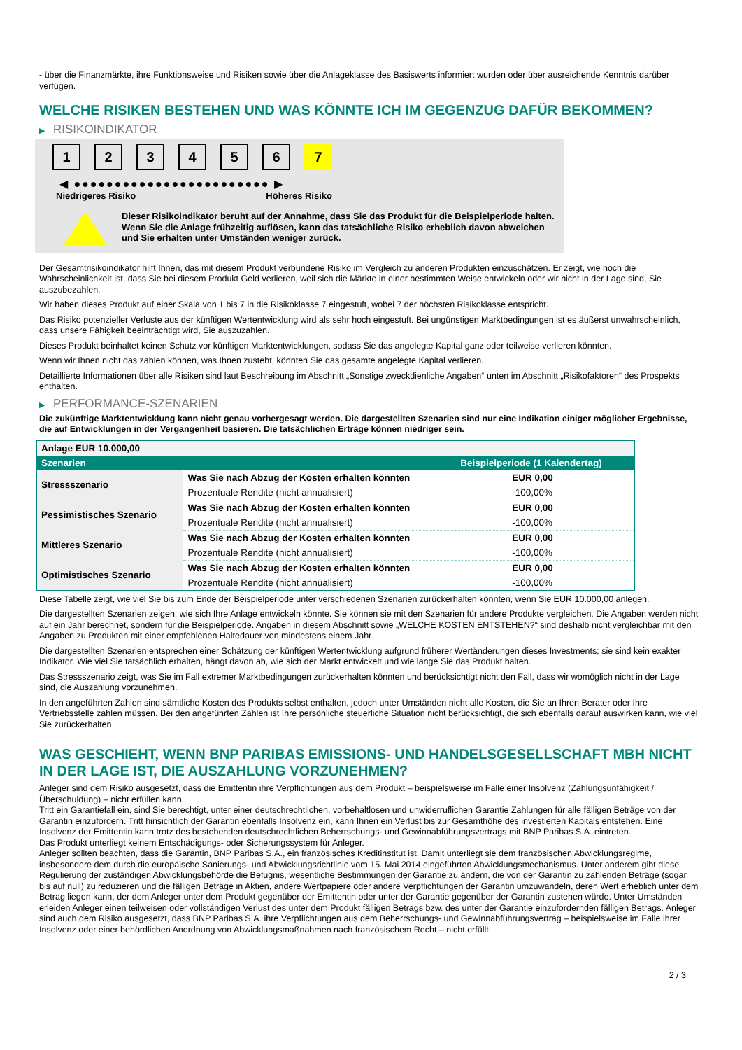- über die Finanzmärkte, ihre Funktionsweise und Risiken sowie über die Anlageklasse des Basiswerts informiert wurden oder über ausreichende Kenntnis darüber verfügen.
WELCHE RISIKEN BESTEHEN UND WAS KÖNNTE ICH IM GEGENZUG DAFÜR BEKOMMEN?
▶ RISIKOINDIKATOR
1 2 3 4 5 6 7
◀ ●●●●●●●●●●●●●●●●●●●●●●●● ▶
Niedrigeres Risiko Höheres Risiko
Dieser Risikoindikator beruht auf der Annahme, dass Sie das Produkt für die Beispielperiode halten.
Wenn Sie die Anlage frühzeitig auflösen, kann das tatsächliche Risiko erheblich davon abweichen und Sie erhalten unter Umständen weniger zurück.
Der Gesamtrisikoindikator hilft Ihnen, das mit diesem Produkt verbundene Risiko im Vergleich zu anderen Produkten einzuschätzen. Er zeigt, wie hoch die Wahrscheinlichkeit ist, dass Sie bei diesem Produkt Geld verlieren, weil sich die Märkte in einer bestimmten Weise entwickeln oder wir nicht in der Lage sind, Sie auszubezahlen.
Wir haben dieses Produkt auf einer Skala von 1 bis 7 in die Risikoklasse 7 eingestuft, wobei 7 der höchsten Risikoklasse entspricht.
Das Risiko potenzieller Verluste aus der künftigen Wertentwicklung wird als sehr hoch eingestuft. Bei ungünstigen Marktbedingungen ist es äußerst unwahrscheinlich, dass unsere Fähigkeit beeinträchtigt wird, Sie auszuzahlen.
Dieses Produkt beinhaltet keinen Schutz vor künftigen Marktentwicklungen, sodass Sie das angelegte Kapital ganz oder teilweise verlieren könnten.
Wenn wir Ihnen nicht das zahlen können, was Ihnen zusteht, könnten Sie das gesamte angelegte Kapital verlieren.
Detaillierte Informationen über alle Risiken sind laut Beschreibung im Abschnitt „Sonstige zweckdienliche Angaben“ unten im Abschnitt „Risikofaktoren“ des Prospekts enthalten.
▶ PERFORMANCE-SZENARIEN
Die zukünftige Marktentwicklung kann nicht genau vorhergesagt werden. Die dargestellten Szenarien sind nur eine Indikation einiger möglicher Ergebnisse, die auf Entwicklungen in der Vergangenheit basieren. Die tatsächlichen Erträge können niedriger sein.
| Anlage EUR 10.000,00 | | |
| --- | --- | --- |
| Szenarien | | Beispielperiode (1 Kalendertag) |
| Stressszenario | Was Sie nach Abzug der Kosten erhalten könnten | EUR 0,00 |
| | Prozentuale Rendite (nicht annualisiert) | -100,00% |
| Pessimistisches Szenario | Was Sie nach Abzug der Kosten erhalten könnten | EUR 0,00 |
| | Prozentuale Rendite (nicht annualisiert) | -100,00% |
| Mittleres Szenario | Was Sie nach Abzug der Kosten erhalten könnten | EUR 0,00 |
| | Prozentuale Rendite (nicht annualisiert) | -100,00% |
| Optimistisches Szenario | Was Sie nach Abzug der Kosten erhalten könnten | EUR 0,00 |
| | Prozentuale Rendite (nicht annualisiert) | -100,00% |
Diese Tabelle zeigt, wie viel Sie bis zum Ende der Beispielperiode unter verschiedenen Szenarien zurückerhalten könnten, wenn Sie EUR 10.000,00 anlegen.
Die dargestellten Szenarien zeigen, wie sich Ihre Anlage entwickeln könnte. Sie können sie mit den Szenarien für andere Produkte vergleichen. Die Angaben werden nicht auf ein Jahr berechnet, sondern für die Beispielperiode. Angaben in diesem Abschnitt sowie „WELCHE KOSTEN ENTSTEHEN?“ sind deshalb nicht vergleichbar mit den Angaben zu Produkten mit einer empfohlenen Haltedauer von mindestens einem Jahr.
Die dargestellten Szenarien entsprechen einer Schätzung der künftigen Wertentwicklung aufgrund früherer Wertänderungen dieses Investments; sie sind kein exakter Indikator. Wie viel Sie tatsächlich erhalten, hängt davon ab, wie sich der Markt entwickelt und wie lange Sie das Produkt halten.
Das Stressszenario zeigt, was Sie im Fall extremer Marktbedingungen zurückerhalten könnten und berücksichtigt nicht den Fall, dass wir womöglich nicht in der Lage sind, die Auszahlung vorzunehmen.
In den angeführten Zahlen sind sämtliche Kosten des Produkts selbst enthalten, jedoch unter Umständen nicht alle Kosten, die Sie an Ihren Berater oder Ihre Vertriebsstelle zahlen müssen. Bei den angeführten Zahlen ist Ihre persönliche steuerliche Situation nicht berücksichtigt, die sich ebenfalls darauf auswirken kann, wie viel Sie zurückerhalten.
WAS GESCHIEHT, WENN BNP PARIBAS EMISSIONS- UND HANDELSGESELLSCHAFT MBH NICHT IN DER LAGE IST, DIE AUSZAHLUNG VORZUNEHMEN?
Anleger sind dem Risiko ausgesetzt, dass die Emittentin ihre Verpflichtungen aus dem Produkt – beispielsweise im Falle einer Insolvenz (Zahlungsunfähigkeit / Überschuldung) – nicht erfüllen kann.
Tritt ein Garantiefall ein, sind Sie berechtigt, unter einer deutschrechtlichen, vorbehaltlosen und unwiderruflichen Garantie Zahlungen für alle fälligen Beträge von der Garantin einzufordern. Tritt hinsichtlich der Garantin ebenfalls Insolvenz ein, kann Ihnen ein Verlust bis zur Gesamthöhe des investierten Kapitals entstehen. Eine Insolvenz der Emittentin kann trotz des bestehenden deutschrechtlichen Beherrschungs- und Gewinnabführungsvertrags mit BNP Paribas S.A. eintreten.
Das Produkt unterliegt keinem Entschädigungs- oder Sicherungssystem für Anleger.
Anleger sollten beachten, dass die Garantin, BNP Paribas S.A., ein französisches Kreditinstitut ist. Damit unterliegt sie dem französischen Abwicklungsregime, insbesondere dem durch die europäische Sanierungs- und Abwicklungsrichtlinie vom 15. Mai 2014 eingeführten Abwicklungsmechanismus. Unter anderem gibt diese Regulierung der zuständigen Abwicklungsbehörde die Befugnis, wesentliche Bestimmungen der Garantie zu ändern, die von der Garantin zu zahlenden Beträge (sogar bis auf null) zu reduzieren und die fälligen Beträge in Aktien, andere Wertpapiere oder andere Verpflichtungen der Garantin umzuwandeln, deren Wert erheblich unter dem Betrag liegen kann, der dem Anleger unter dem Produkt gegenüber der Emittentin oder unter der Garantie gegenüber der Garantin zustehen würde. Unter Umständen erleiden Anleger einen teilweisen oder vollständigen Verlust des unter dem Produkt fälligen Betrags bzw. des unter der Garantie einzufordernden fälligen Betrags. Anleger sind auch dem Risiko ausgesetzt, dass BNP Paribas S.A. ihre Verpflichtungen aus dem Beherrschungs- und Gewinnabführungsvertrag – beispielsweise im Falle ihrer Insolvenz oder einer behördlichen Anordnung von Abwicklungsmaßnahmen nach französischem Recht – nicht erfüllt.
2 / 3